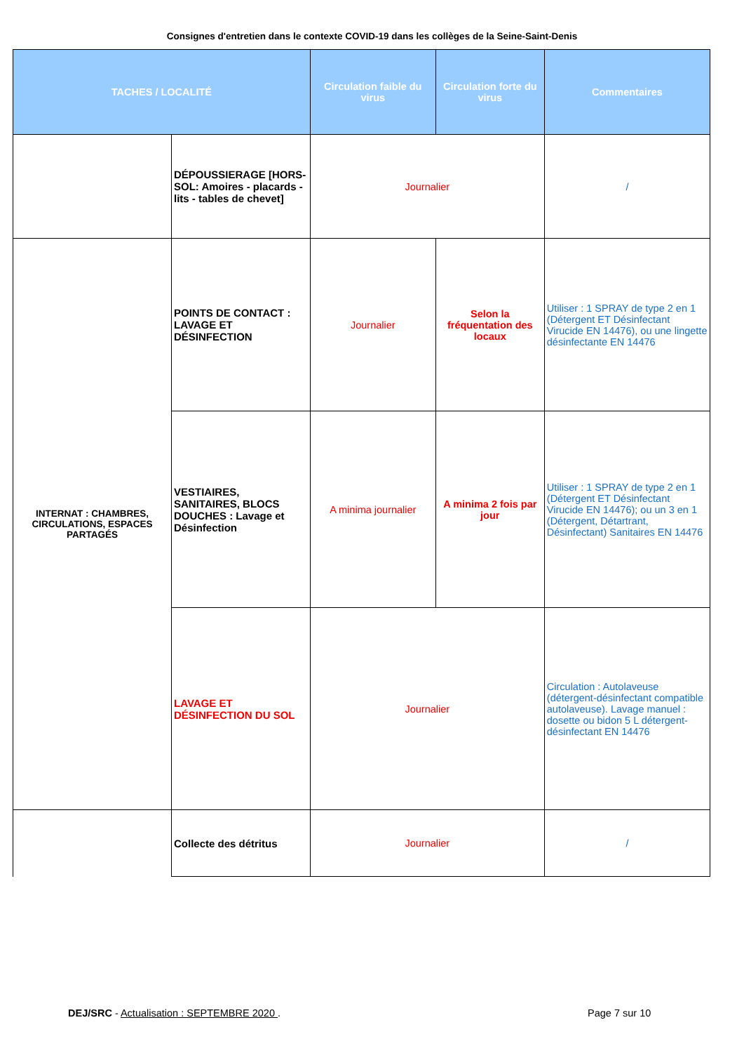Consignes d'entretien dans le contexte COVID-19 dans les collèges de la Seine-Saint-Denis
| TACHES / LOCALITÉ | | Circulation faible du virus | Circulation forte du virus | Commentaires |
| --- | --- | --- | --- | --- |
| | DÉPOUSSIERAGE [HORS-SOL: Amoires - placards - lits - tables de chevet] | Journalier | | / |
| INTERNAT : CHAMBRES, CIRCULATIONS, ESPACES PARTAGÉS | POINTS DE CONTACT : LAVAGE ET DÉSINFECTION | Journalier | Selon la fréquentation des locaux | Utiliser : 1 SPRAY de type 2 en 1 (Détergent ET Désinfectant Virucide EN 14476), ou une lingette désinfectante EN 14476 |
| | VESTIAIRES, SANITAIRES, BLOCS DOUCHES : Lavage et Désinfection | A minima journalier | A minima 2 fois par jour | Utiliser : 1 SPRAY de type 2 en 1 (Détergent ET Désinfectant Virucide EN 14476); ou un 3 en 1 (Détergent, Détartrant, Désinfectant) Sanitaires EN 14476 |
| | LAVAGE ET DÉSINFECTION DU SOL | Journalier | | Circulation : Autolaveuse (détergent-désinfectant compatible autolaveuse). Lavage manuel : dosette ou bidon 5 L détergent-désinfectant EN 14476 |
| | Collecte des détritus | Journalier | | / |
DEJ/SRC - Actualisation : SEPTEMBRE 2020 .
Page 7 sur 10